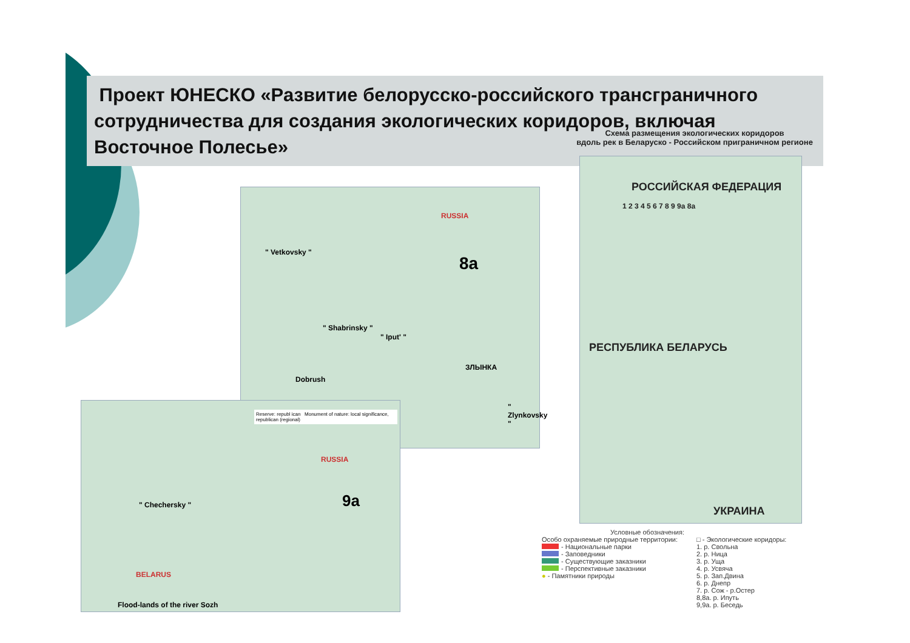Проект ЮНЕСКО «Развитие белорусско-российского трансграничного сотрудничества для создания экологических коридоров, включая Восточное Полесье»
RUSSIA
8a
" Vetkovsky "
" Shabrinsky "
" Iput' "
Dobrush
ЗЛЫНКА
" Zlynkovsky "
Reserve: republ ican Monument of nature: local significance, republican (regional)
RUSSIA
9a " Chechersky "
BELARUS
Flood-lands of the river Sozh
Схема размещения экологических коридоров
вдоль рек в Беларуско - Российском приграничном регионе
РОССИЙСКАЯ ФЕДЕРАЦИЯ
РЕСПУБЛИКА БЕЛАРУСЬ
УКРАИНА
1 2 3 4 5 6 7 8 9 9a 8a
Условные обозначения:
Особо охраняемые природные территории:
- Национальные парки
- Заповедники
- Существующие заказники
- Перспективные заказники
● - Памятники природы
□ - Экологические коридоры:
1. р. Свольна
2. р. Ница
3. р. Уща
4. р. Усвяча
5. р. Зап.Двина
6. р. Днепр
7. р. Сож - р.Остер
8,8а. р. Ипуть
9,9а. р. Беседь